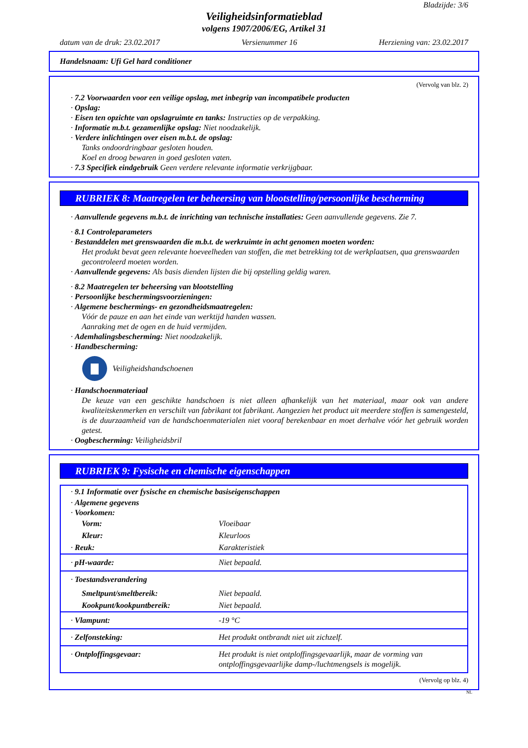Bladzijde: 3/6
Veiligheidsinformatieblad
volgens 1907/2006/EG, Artikel 31
datum van de druk: 23.02.2017 Versienummer 16 Herziening van: 23.02.2017
Handelsnaam: Ufi Gel hard conditioner
(Vervolg van blz. 2)
· 7.2 Voorwaarden voor een veilige opslag, met inbegrip van incompatibele producten
· Opslag:
· Eisen ten opzichte van opslagruimte en tanks: Instructies op de verpakking.
· Informatie m.b.t. gezamenlijke opslag: Niet noodzakelijk.
· Verdere inlichtingen over eisen m.b.t. de opslag:
Tanks ondoordringbaar gesloten houden.
Koel en droog bewaren in goed gesloten vaten.
· 7.3 Specifiek eindgebruik Geen verdere relevante informatie verkrijgbaar.
RUBRIEK 8: Maatregelen ter beheersing van blootstelling/persoonlijke bescherming
· Aanvullende gegevens m.b.t. de inrichting van technische installaties: Geen aanvullende gegevens. Zie 7.
· 8.1 Controleparameters
· Bestanddelen met grenswaarden die m.b.t. de werkruimte in acht genomen moeten worden:
Het produkt bevat geen relevante hoeveelheden van stoffen, die met betrekking tot de werkplaatsen, qua grenswaarden gecontroleerd moeten worden.
· Aanvullende gegevens: Als basis dienden lijsten die bij opstelling geldig waren.
· 8.2 Maatregelen ter beheersing van blootstelling
· Persoonlijke beschermingsvoorzieningen:
· Algemene beschermings- en gezondheidsmaatregelen:
Vóór de pauze en aan het einde van werktijd handen wassen.
Aanraking met de ogen en de huid vermijden.
· Ademhalingsbescherming: Niet noodzakelijk.
· Handbescherming:
Veiligheidshandschoenen
· Handschoenmateriaal
De keuze van een geschikte handschoen is niet alleen afhankelijk van het materiaal, maar ook van andere kwaliteitskenmerken en verschilt van fabrikant tot fabrikant. Aangezien het product uit meerdere stoffen is samengesteld, is de duurzaamheid van de handschoenmaterialen niet vooraf berekenbaar en moet derhalve vóór het gebruik worden getest.
· Oogbescherming: Veiligheidsbril
RUBRIEK 9: Fysische en chemische eigenschappen
| · 9.1 Informatie over fysische en chemische basiseigenschappen | |
| · Algemene gegevens | |
| · Voorkomen: | |
| Vorm: | Vloeibaar |
| Kleur: | Kleurloos |
| · Reuk: | Karakteristiek |
| · pH-waarde: | Niet bepaald. |
| · Toestandsverandering | |
| Smeltpunt/smeltbereik: | Niet bepaald. |
| Kookpunt/kookpuntbereik: | Niet bepaald. |
| · Vlampunt: | -19 °C |
| · Zelfonsteking: | Het produkt ontbrandt niet uit zichzelf. |
| · Ontploffingsgevaar: | Het produkt is niet ontploffingsgevaarlijk, maar de vorming van ontploffingsgevaarlijke damp-/luchtmengsels is mogelijk. |
(Vervolg op blz. 4)
NL